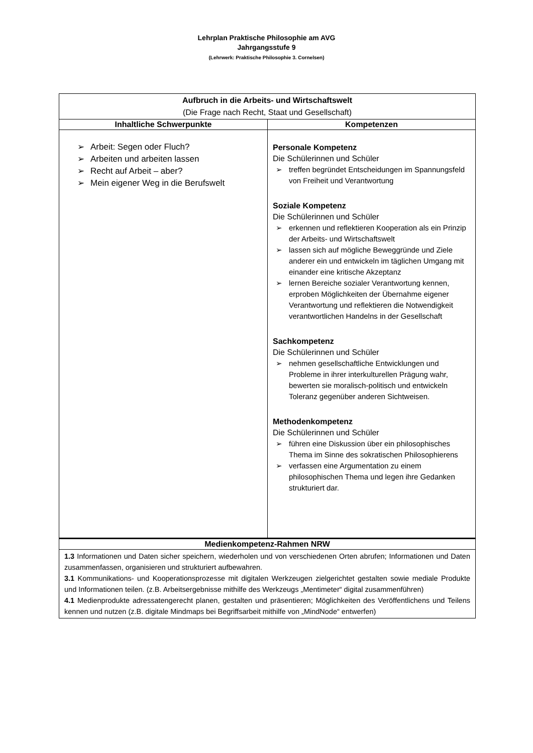Lehrplan Praktische Philosophie am AVG
Jahrgangsstufe 9
(Lehrwerk: Praktische Philosophie 3. Cornelsen)
| Aufbruch in die Arbeits- und Wirtschaftswelt (Die Frage nach Recht, Staat und Gesellschaft) | |
| --- | --- |
| Inhaltliche Schwerpunkte | Kompetenzen |
| ➢ Arbeit: Segen oder Fluch? ➢ Arbeiten und arbeiten lassen ➢ Recht auf Arbeit – aber? ➢ Mein eigener Weg in die Berufswelt | Personale Kompetenz Die Schülerinnen und Schüler ➢ treffen begründet Entscheidungen im Spannungsfeld von Freiheit und Verantwortung Soziale Kompetenz Die Schülerinnen und Schüler ➢ erkennen und reflektieren Kooperation als ein Prinzip der Arbeits- und Wirtschaftswelt ➢ lassen sich auf mögliche Beweggründe und Ziele anderer ein und entwickeln im täglichen Umgang mit einander eine kritische Akzeptanz ➢ lernen Bereiche sozialer Verantwortung kennen, erproben Möglichkeiten der Übernahme eigener Verantwortung und reflektieren die Notwendigkeit verantwortlichen Handelns in der Gesellschaft Sachkompetenz Die Schülerinnen und Schüler ➢ nehmen gesellschaftliche Entwicklungen und Probleme in ihrer interkulturellen Prägung wahr, bewerten sie moralisch-politisch und entwickeln Toleranz gegenüber anderen Sichtweisen. Methodenkompetenz Die Schülerinnen und Schüler ➢ führen eine Diskussion über ein philosophisches Thema im Sinne des sokratischen Philosophierens ➢ verfassen eine Argumentation zu einem philosophischen Thema und legen ihre Gedanken strukturiert dar. |
| Medienkompetenz-Rahmen NRW | |
| 1.3 Informationen und Daten sicher speichern, wiederholen und von verschiedenen Orten abrufen; Informationen und Daten zusammenfassen, organisieren und strukturiert aufbewahren. 3.1 Kommunikations- und Kooperationsprozesse mit digitalen Werkzeugen zielgerichtet gestalten sowie mediale Produkte und Informationen teilen. (z.B. Arbeitsergebnisse mithilfe des Werkzeugs „Mentimeter“ digital zusammenführen) 4.1 Medienprodukte adressatengerecht planen, gestalten und präsentieren; Möglichkeiten des Veröffentlichens und Teilens kennen und nutzen (z.B. digitale Mindmaps bei Begriffsarbeit mithilfe von „MindNode“ entwerfen) | |